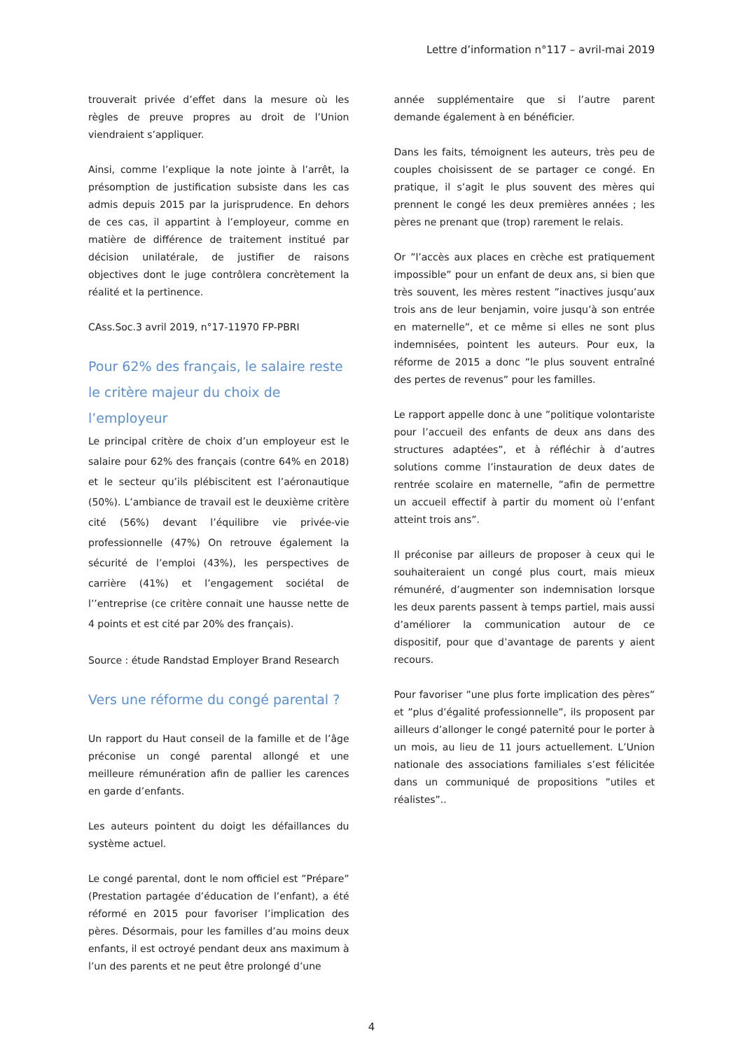Lettre d’information n°117 – avril-mai 2019
trouverait privée d’effet dans la mesure où les règles de preuve propres au droit de l’Union viendraient s’appliquer.
Ainsi, comme l’explique la note jointe à l’arrêt, la présomption de justification subsiste dans les cas admis depuis 2015 par la jurisprudence. En dehors de ces cas, il appartint à l’employeur, comme en matière de différence de traitement institué par décision unilatérale, de justifier de raisons objectives dont le juge contrôlera concrètement la réalité et la pertinence.
CAss.Soc.3 avril 2019, n°17-11970 FP-PBRI
Pour 62% des français, le salaire reste le critère majeur du choix de l’employeur
Le principal critère de choix d’un employeur est le salaire pour 62% des français (contre 64% en 2018) et le secteur qu’ils plébiscitent est l’aéronautique (50%). L’ambiance de travail est le deuxième critère cité (56%) devant l’équilibre vie privée-vie professionnelle (47%) On retrouve également la sécurité de l’emploi (43%), les perspectives de carrière (41%) et l’engagement sociétal de l’’entreprise (ce critère connait une hausse nette de 4 points et est cité par 20% des français).
Source : étude Randstad Employer Brand Research
Vers une réforme du congé parental ?
Un rapport du Haut conseil de la famille et de l’âge préconise un congé parental allongé et une meilleure rémunération afin de pallier les carences en garde d’enfants.
Les auteurs pointent du doigt les défaillances du système actuel.
Le congé parental, dont le nom officiel est ”Prépare” (Prestation partagée d’éducation de l’enfant), a été réformé en 2015 pour favoriser l’implication des pères. Désormais, pour les familles d’au moins deux enfants, il est octroyé pendant deux ans maximum à l’un des parents et ne peut être prolongé d’une
année supplémentaire que si l’autre parent demande également à en bénéficier.
Dans les faits, témoignent les auteurs, très peu de couples choisissent de se partager ce congé. En pratique, il s’agit le plus souvent des mères qui prennent le congé les deux premières années ; les pères ne prenant que (trop) rarement le relais.
Or ”l’accès aux places en crèche est pratiquement impossible” pour un enfant de deux ans, si bien que très souvent, les mères restent ”inactives jusqu’aux trois ans de leur benjamin, voire jusqu’à son entrée en maternelle”, et ce même si elles ne sont plus indemnisées, pointent les auteurs. Pour eux, la réforme de 2015 a donc ”le plus souvent entraîné des pertes de revenus” pour les familles.
Le rapport appelle donc à une ”politique volontariste pour l’accueil des enfants de deux ans dans des structures adaptées”, et à réfléchir à d’autres solutions comme l’instauration de deux dates de rentrée scolaire en maternelle, ”afin de permettre un accueil effectif à partir du moment où l’enfant atteint trois ans”.
Il préconise par ailleurs de proposer à ceux qui le souhaiteraient un congé plus court, mais mieux rémunéré, d’augmenter son indemnisation lorsque les deux parents passent à temps partiel, mais aussi d’améliorer la communication autour de ce dispositif, pour que d’avantage de parents y aient recours.
Pour favoriser ”une plus forte implication des pères” et ”plus d’égalité professionnelle”, ils proposent par ailleurs d’allonger le congé paternité pour le porter à un mois, au lieu de 11 jours actuellement. L’Union nationale des associations familiales s’est félicitée dans un communiqué de propositions ”utiles et réalistes”..
4